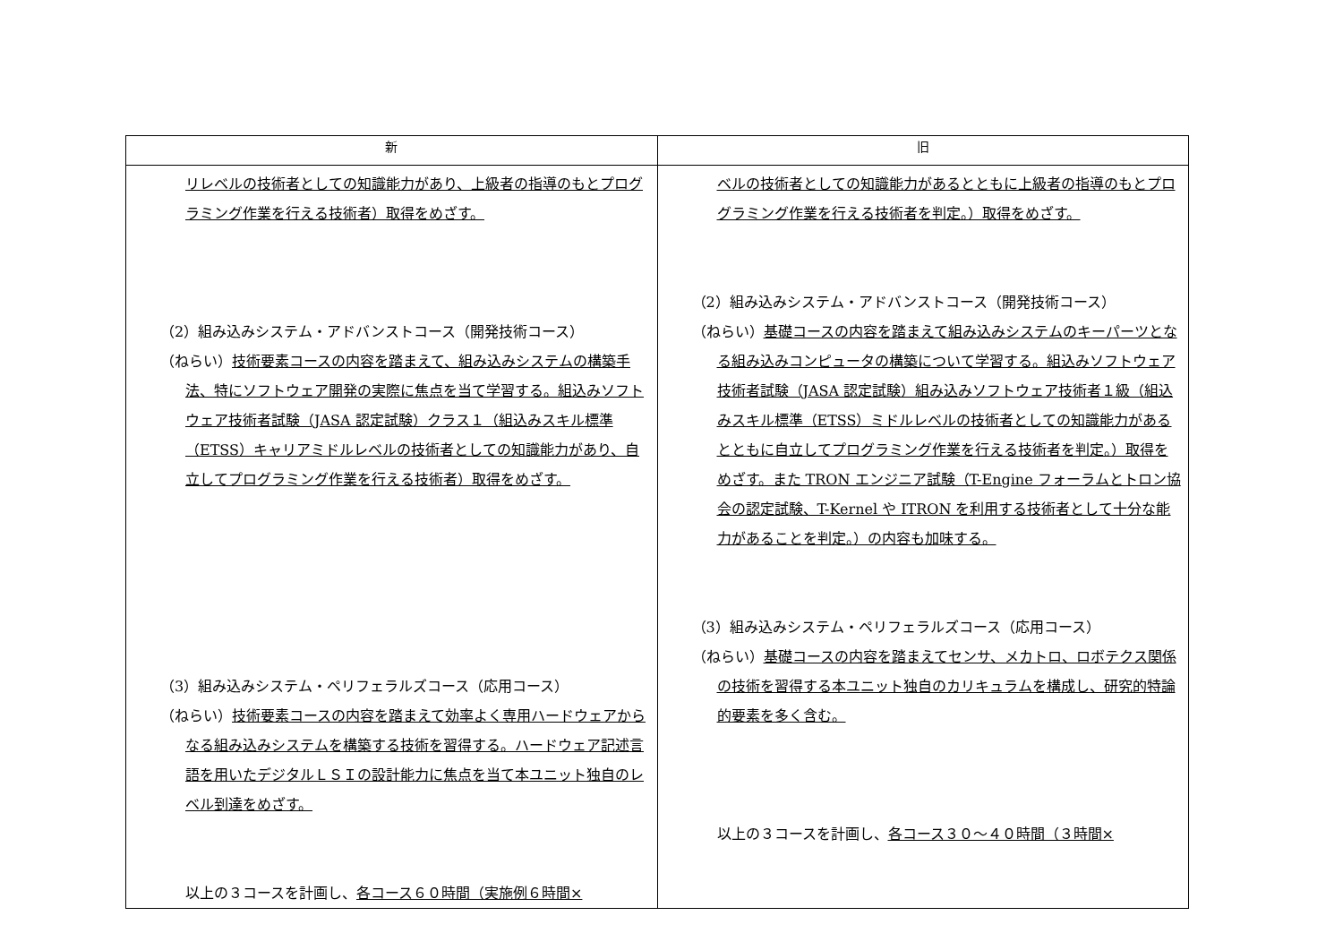| 新 | 旧 |
| --- | --- |
| リレベルの技術者としての知識能力があり、上級者の指導のもとプログラミング作業を行える技術者）取得をめざす。 （2）組み込みシステム・アドバンストコース（開発技術コース） （ねらい） 技術要素コースの内容を踏まえて、組み込みシステムの構築手法、特にソフトウェア開発の実際に焦点を当て学習する。組込みソフトウェア技術者試験（JASA 認定試験）クラス１（組込みスキル標準（ETSS）キャリアミドルレベルの技術者としての知識能力があり、自立してプログラミング作業を行える技術者）取得をめざす。 （3）組み込みシステム・ペリフェラルズコース（応用コース） （ねらい） 技術要素コースの内容を踏まえて効率よく専用ハードウェアからなる組み込みシステムを構築する技術を習得する。ハードウェア記述言語を用いたデジタルＬＳＩの設計能力に焦点を当て本ユニット独自のレベル到達をめざす。 以上の３コースを計画し、 各コース６０時間（実施例６時間× | ベルの技術者としての知識能力があるとともに上級者の指導のもとプログラミング作業を行える技術者を判定。）取得をめざす。 （2）組み込みシステム・アドバンストコース（開発技術コース） （ねらい） 基礎コースの内容を踏まえて組み込みシステムのキーパーツとなる組み込みコンピュータの構築について学習する。組込みソフトウェア技術者試験（JASA 認定試験）組み込みソフトウェア技術者１級（組込みスキル標準（ETSS）ミドルレベルの技術者としての知識能力があるとともに自立してプログラミング作業を行える技術者を判定。）取得をめざす。また TRON エンジニア試験（T-Engine フォーラムとトロン協会の認定試験、T-Kernel や ITRON を利用する技術者として十分な能力があることを判定。）の内容も加味する。 （3）組み込みシステム・ペリフェラルズコース（応用コース） （ねらい） 基礎コースの内容を踏まえてセンサ、メカトロ、ロボテクス関係の技術を習得する本ユニット独自のカリキュラムを構成し、研究的特論的要素を多く含む。 以上の３コースを計画し、 各コース３０～４０時間（３時間× |